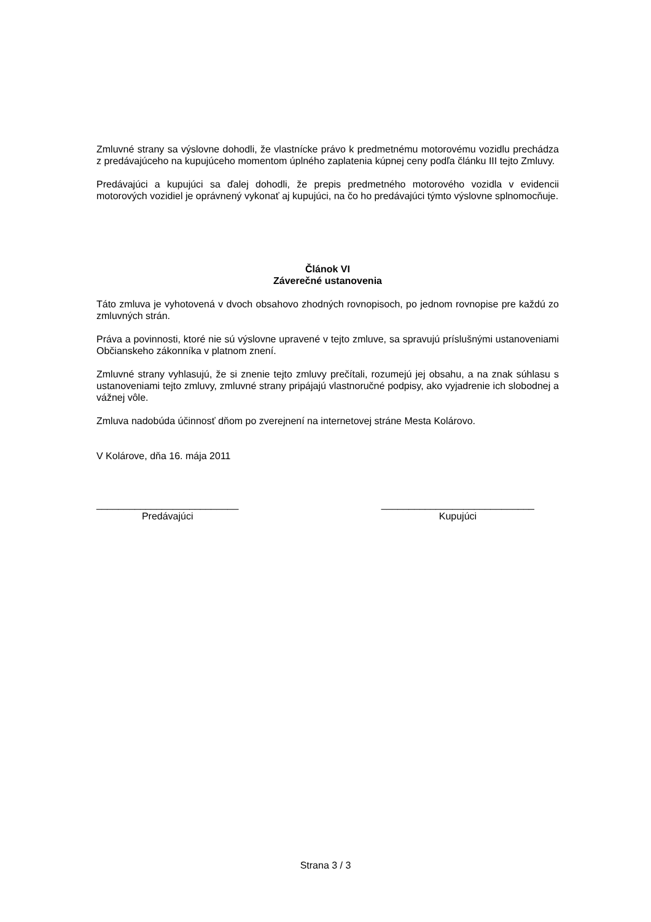Zmluvné strany sa výslovne dohodli, že vlastnícke právo k predmetnému motorovému vozidlu prechádza z predávajúceho na kupujúceho momentom úplného zaplatenia kúpnej ceny podľa článku III tejto Zmluvy.
Predávajúci a kupujúci sa ďalej dohodli, že prepis predmetného motorového vozidla v evidencii motorových vozidiel je oprávnený vykonať aj kupujúci, na čo ho predávajúci týmto výslovne splnomocňuje.
Článok VI
Záverečné ustanovenia
Táto zmluva je vyhotovená v dvoch obsahovo zhodných rovnopisoch, po jednom rovnopise pre každú zo zmluvných strán.
Práva a povinnosti, ktoré nie sú výslovne upravené v tejto zmluve, sa spravujú príslušnými ustanoveniami Občianskeho zákonníka v platnom znení.
Zmluvné strany vyhlasujú, že si znenie tejto zmluvy prečítali, rozumejú jej obsahu, a na znak súhlasu s ustanoveniami tejto zmluvy, zmluvné strany pripájajú vlastnoručné podpisy, ako vyjadrenie ich slobodnej a vážnej vôle.
Zmluva nadobúda účinnosť dňom po zverejnení na internetovej stráne Mesta Kolárovo.
V Kolárove, dňa 16. mája 2011
__________________________
Predávajúci
____________________________
Kupujúci
Strana 3 / 3